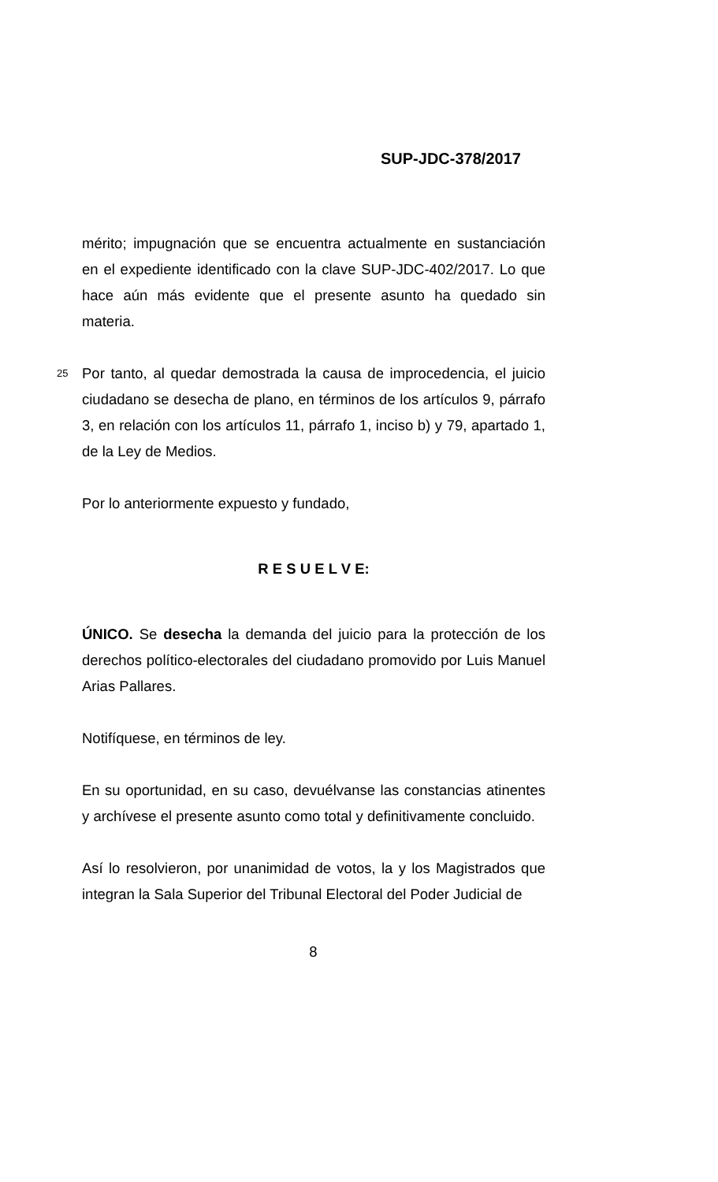SUP-JDC-378/2017
mérito; impugnación que se encuentra actualmente en sustanciación en el expediente identificado con la clave SUP-JDC-402/2017. Lo que hace aún más evidente que el presente asunto ha quedado sin materia.
25 Por tanto, al quedar demostrada la causa de improcedencia, el juicio ciudadano se desecha de plano, en términos de los artículos 9, párrafo 3, en relación con los artículos 11, párrafo 1, inciso b) y 79, apartado 1, de la Ley de Medios.
Por lo anteriormente expuesto y fundado,
R E S U E L V E:
ÚNICO. Se desecha la demanda del juicio para la protección de los derechos político-electorales del ciudadano promovido por Luis Manuel Arias Pallares.
Notifíquese, en términos de ley.
En su oportunidad, en su caso, devuélvanse las constancias atinentes y archívese el presente asunto como total y definitivamente concluido.
Así lo resolvieron, por unanimidad de votos, la y los Magistrados que integran la Sala Superior del Tribunal Electoral del Poder Judicial de
8